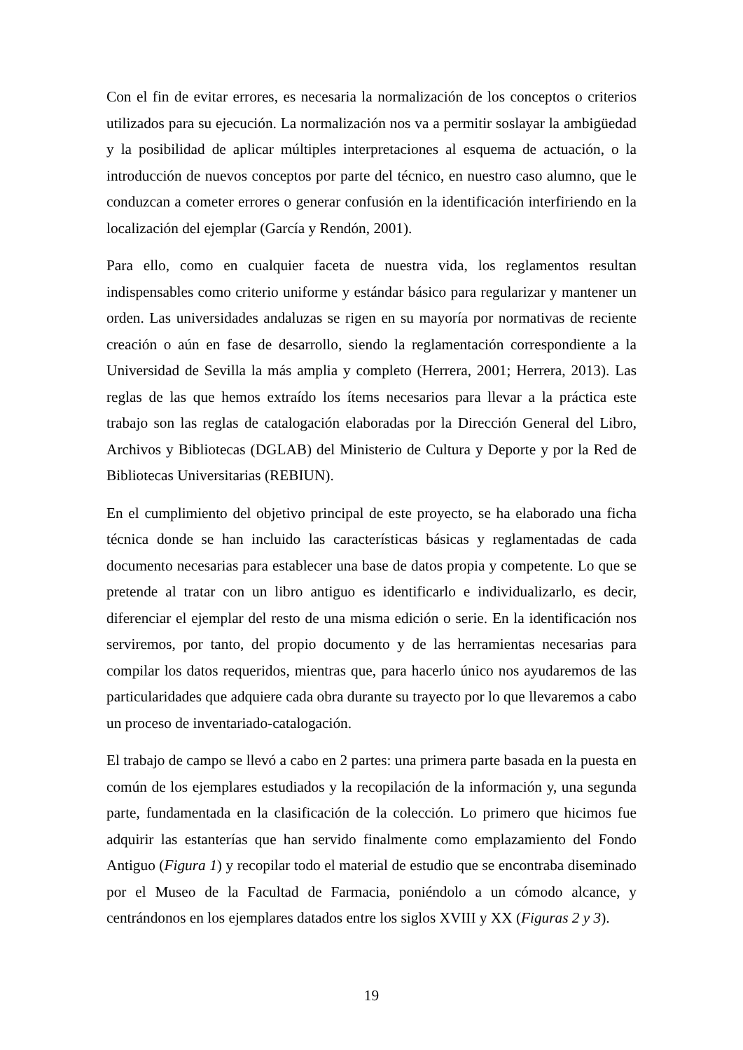Con el fin de evitar errores, es necesaria la normalización de los conceptos o criterios utilizados para su ejecución. La normalización nos va a permitir soslayar la ambigüedad y la posibilidad de aplicar múltiples interpretaciones al esquema de actuación, o la introducción de nuevos conceptos por parte del técnico, en nuestro caso alumno, que le conduzcan a cometer errores o generar confusión en la identificación interfiriendo en la localización del ejemplar (García y Rendón, 2001).
Para ello, como en cualquier faceta de nuestra vida, los reglamentos resultan indispensables como criterio uniforme y estándar básico para regularizar y mantener un orden. Las universidades andaluzas se rigen en su mayoría por normativas de reciente creación o aún en fase de desarrollo, siendo la reglamentación correspondiente a la Universidad de Sevilla la más amplia y completo (Herrera, 2001; Herrera, 2013). Las reglas de las que hemos extraído los ítems necesarios para llevar a la práctica este trabajo son las reglas de catalogación elaboradas por la Dirección General del Libro, Archivos y Bibliotecas (DGLAB) del Ministerio de Cultura y Deporte y por la Red de Bibliotecas Universitarias (REBIUN).
En el cumplimiento del objetivo principal de este proyecto, se ha elaborado una ficha técnica donde se han incluido las características básicas y reglamentadas de cada documento necesarias para establecer una base de datos propia y competente. Lo que se pretende al tratar con un libro antiguo es identificarlo e individualizarlo, es decir, diferenciar el ejemplar del resto de una misma edición o serie. En la identificación nos serviremos, por tanto, del propio documento y de las herramientas necesarias para compilar los datos requeridos, mientras que, para hacerlo único nos ayudaremos de las particularidades que adquiere cada obra durante su trayecto por lo que llevaremos a cabo un proceso de inventariado-catalogación.
El trabajo de campo se llevó a cabo en 2 partes: una primera parte basada en la puesta en común de los ejemplares estudiados y la recopilación de la información y, una segunda parte, fundamentada en la clasificación de la colección. Lo primero que hicimos fue adquirir las estanterías que han servido finalmente como emplazamiento del Fondo Antiguo (Figura 1) y recopilar todo el material de estudio que se encontraba diseminado por el Museo de la Facultad de Farmacia, poniéndolo a un cómodo alcance, y centrándonos en los ejemplares datados entre los siglos XVIII y XX (Figuras 2 y 3).
19